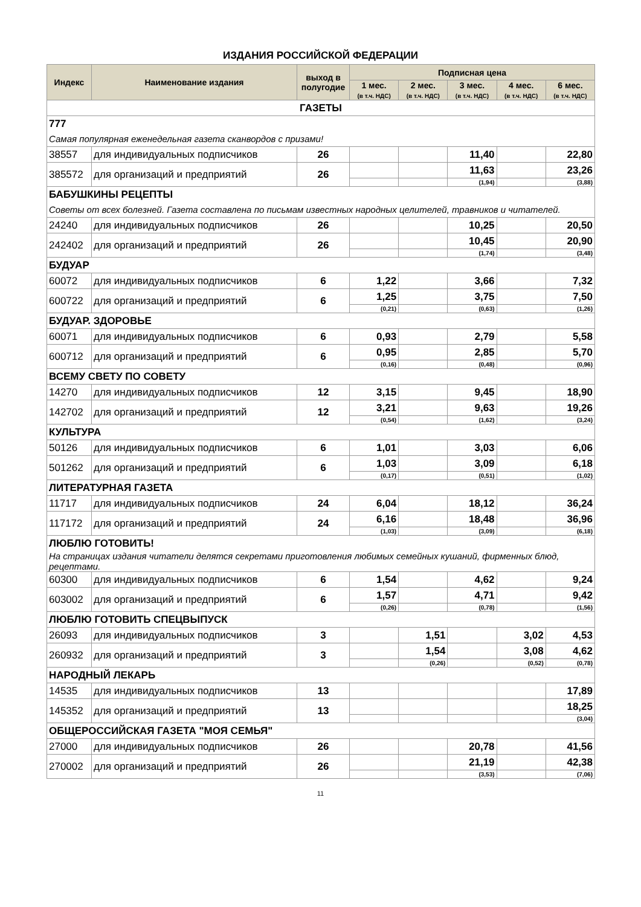ИЗДАНИЯ РОССИЙСКОЙ ФЕДЕРАЦИИ
| Индекс | Наименование издания | выход в полугодие | Подписная цена | | | | |
| --- | --- | --- | --- | --- | --- | --- | --- |
| | | | 1 мес. (в т.ч. НДС) | 2 мес. (в т.ч. НДС) | 3 мес. (в т.ч. НДС) | 4 мес. (в т.ч. НДС) | 6 мес. (в т.ч. НДС) |
| ГАЗЕТЫ | | | | | | | |
| 777 | | | | | | | |
| Самая популярная еженедельная газета сканвордов с призами! | | | | | | | |
| 38557 | для индивидуальных подписчиков | 26 | | | 11,40 | | 22,80 |
| 385572 | для организаций и предприятий | 26 | | | 11,63 | | 23,26 |
| | | | | | (1,94) | | (3,88) |
| БАБУШКИНЫ РЕЦЕПТЫ | | | | | | | |
| Советы от всех болезней. Газета составлена по письмам известных народных целителей, травников и читателей. | | | | | | | |
| 24240 | для индивидуальных подписчиков | 26 | | | 10,25 | | 20,50 |
| 242402 | для организаций и предприятий | 26 | | | 10,45 | | 20,90 |
| | | | | | (1,74) | | (3,48) |
| БУДУАР | | | | | | | |
| 60072 | для индивидуальных подписчиков | 6 | 1,22 | | 3,66 | | 7,32 |
| 600722 | для организаций и предприятий | 6 | 1,25 | | 3,75 | | 7,50 |
| | | | (0,21) | | (0,63) | | (1,26) |
| БУДУАР. ЗДОРОВЬЕ | | | | | | | |
| 60071 | для индивидуальных подписчиков | 6 | 0,93 | | 2,79 | | 5,58 |
| 600712 | для организаций и предприятий | 6 | 0,95 | | 2,85 | | 5,70 |
| | | | (0,16) | | (0,48) | | (0,96) |
| ВСЕМУ СВЕТУ ПО СОВЕТУ | | | | | | | |
| 14270 | для индивидуальных подписчиков | 12 | 3,15 | | 9,45 | | 18,90 |
| 142702 | для организаций и предприятий | 12 | 3,21 | | 9,63 | | 19,26 |
| | | | (0,54) | | (1,62) | | (3,24) |
| КУЛЬТУРА | | | | | | | |
| 50126 | для индивидуальных подписчиков | 6 | 1,01 | | 3,03 | | 6,06 |
| 501262 | для организаций и предприятий | 6 | 1,03 | | 3,09 | | 6,18 |
| | | | (0,17) | | (0,51) | | (1,02) |
| ЛИТЕРАТУРНАЯ ГАЗЕТА | | | | | | | |
| 11717 | для индивидуальных подписчиков | 24 | 6,04 | | 18,12 | | 36,24 |
| 117172 | для организаций и предприятий | 24 | 6,16 | | 18,48 | | 36,96 |
| | | | (1,03) | | (3,09) | | (6,18) |
| ЛЮБЛЮ ГОТОВИТЬ! | | | | | | | |
| На страницах издания читатели делятся секретами приготовления любимых семейных кушаний, фирменных блюд, рецептами. | | | | | | | |
| 60300 | для индивидуальных подписчиков | 6 | 1,54 | | 4,62 | | 9,24 |
| 603002 | для организаций и предприятий | 6 | 1,57 | | 4,71 | | 9,42 |
| | | | (0,26) | | (0,78) | | (1,56) |
| ЛЮБЛЮ ГОТОВИТЬ СПЕЦВЫПУСК | | | | | | | |
| 26093 | для индивидуальных подписчиков | 3 | | 1,51 | | 3,02 | 4,53 |
| 260932 | для организаций и предприятий | 3 | | 1,54 | | 3,08 | 4,62 |
| | | | | (0,26) | | (0,52) | (0,78) |
| НАРОДНЫЙ ЛЕКАРЬ | | | | | | | |
| 14535 | для индивидуальных подписчиков | 13 | | | | | 17,89 |
| 145352 | для организаций и предприятий | 13 | | | | | 18,25 |
| | | | | | | | (3,04) |
| ОБЩЕРОССИЙСКАЯ ГАЗЕТА "МОЯ СЕМЬЯ" | | | | | | | |
| 27000 | для индивидуальных подписчиков | 26 | | | 20,78 | | 41,56 |
| 270002 | для организаций и предприятий | 26 | | | 21,19 | | 42,38 |
| | | | | | (3,53) | | (7,06) |
11